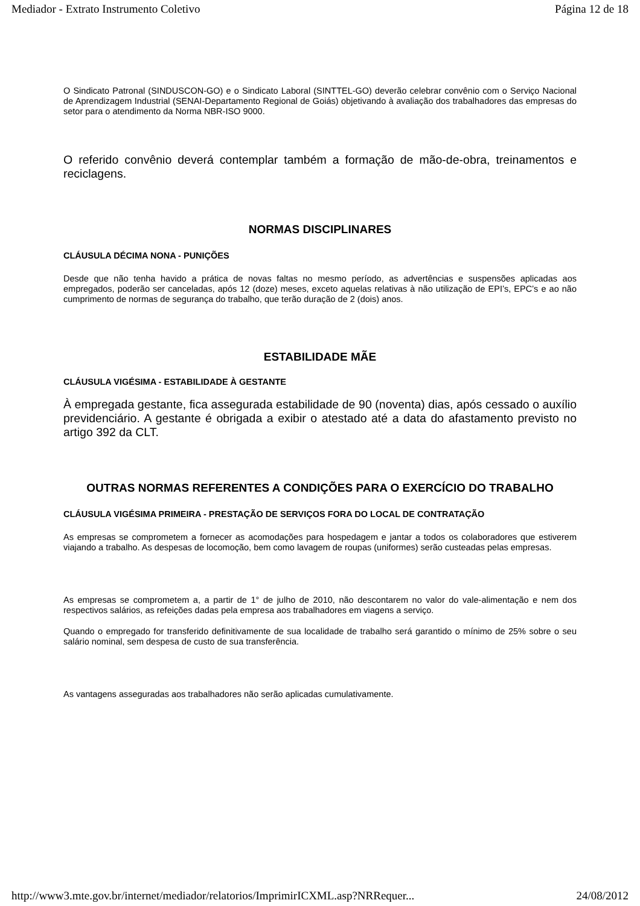Mediador - Extrato Instrumento Coletivo Página 12 de 18
O Sindicato Patronal (SINDUSCON-GO) e o Sindicato Laboral (SINTTEL-GO) deverão celebrar convênio com o Serviço Nacional de Aprendizagem Industrial (SENAI-Departamento Regional de Goiás) objetivando à avaliação dos trabalhadores das empresas do setor para o atendimento da Norma NBR-ISO 9000.
O referido convênio deverá contemplar também a formação de mão-de-obra, treinamentos e reciclagens.
NORMAS DISCIPLINARES
CLÁUSULA DÉCIMA NONA - PUNIÇÕES
Desde que não tenha havido a prática de novas faltas no mesmo período, as advertências e suspensões aplicadas aos empregados, poderão ser canceladas, após 12 (doze) meses, exceto aquelas relativas à não utilização de EPI’s, EPC’s e ao não cumprimento de normas de segurança do trabalho, que terão duração de 2 (dois) anos.
ESTABILIDADE MÃE
CLÁUSULA VIGÉSIMA - ESTABILIDADE À GESTANTE
À empregada gestante, fica assegurada estabilidade de 90 (noventa) dias, após cessado o auxílio previdenciário. A gestante é obrigada a exibir o atestado até a data do afastamento previsto no artigo 392 da CLT.
OUTRAS NORMAS REFERENTES A CONDIÇÕES PARA O EXERCÍCIO DO TRABALHO
CLÁUSULA VIGÉSIMA PRIMEIRA - PRESTAÇÃO DE SERVIÇOS FORA DO LOCAL DE CONTRATAÇÃO
As empresas se comprometem a fornecer as acomodações para hospedagem e jantar a todos os colaboradores que estiverem viajando a trabalho. As despesas de locomoção, bem como lavagem de roupas (uniformes) serão custeadas pelas empresas.
As empresas se comprometem a, a partir de 1° de julho de 2010, não descontarem no valor do vale-alimentação e nem dos respectivos salários, as refeições dadas pela empresa aos trabalhadores em viagens a serviço.
Quando o empregado for transferido definitivamente de sua localidade de trabalho será garantido o mínimo de 25% sobre o seu salário nominal, sem despesa de custo de sua transferência.
As vantagens asseguradas aos trabalhadores não serão aplicadas cumulativamente.
http://www3.mte.gov.br/internet/mediador/relatorios/ImprimirICXML.asp?NRRequer... 24/08/2012